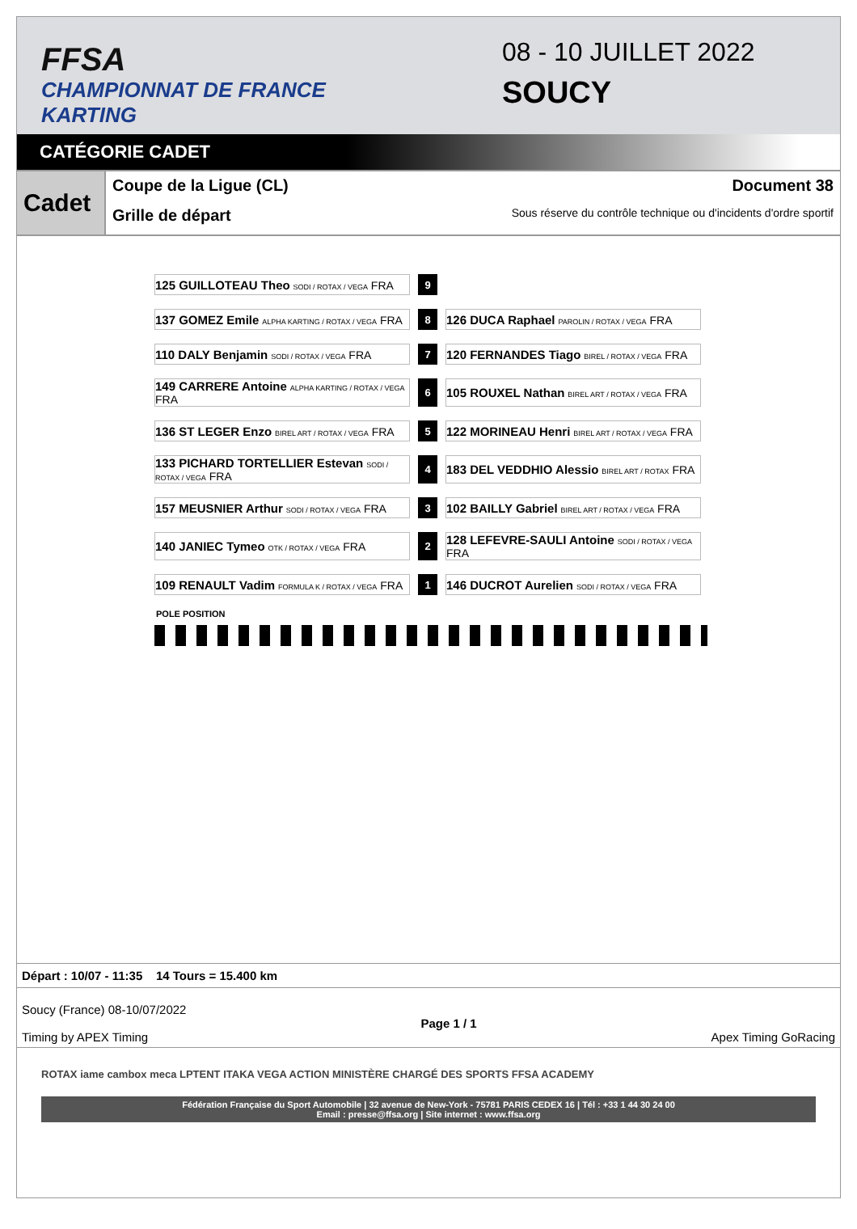FFSA
CHAMPIONNAT DE FRANCE KARTING
08 - 10 JUILLET 2022
SOUCY
CATÉGORIE CADET
Cadet
Coupe de la Ligue (CL) Document 38
Grille de départ Sous réserve du contrôle technique ou d'incidents d'ordre sportif
| 125 GUILLOTEAU Theo SODI / ROTAX / VEGA FRA | | 9 | | |
| 137 GOMEZ Emile ALPHA KARTING / ROTAX / VEGA FRA | | 8 | | 126 DUCA Raphael PAROLIN / ROTAX / VEGA FRA |
| 110 DALY Benjamin SODI / ROTAX / VEGA FRA | | 7 | | 120 FERNANDES Tiago BIREL / ROTAX / VEGA FRA |
| 149 CARRERE Antoine ALPHA KARTING / ROTAX / VEGA FRA | | 6 | | 105 ROUXEL Nathan BIREL ART / ROTAX / VEGA FRA |
| 136 ST LEGER Enzo BIREL ART / ROTAX / VEGA FRA | | 5 | | 122 MORINEAU Henri BIREL ART / ROTAX / VEGA FRA |
| 133 PICHARD TORTELLIER Estevan SODI / ROTAX / VEGA FRA | | 4 | | 183 DEL VEDDHIO Alessio BIREL ART / ROTAX FRA |
| 157 MEUSNIER Arthur SODI / ROTAX / VEGA FRA | | 3 | | 102 BAILLY Gabriel BIREL ART / ROTAX / VEGA FRA |
| 140 JANIEC Tymeo OTK / ROTAX / VEGA FRA | | 2 | | 128 LEFEVRE-SAULI Antoine SODI / ROTAX / VEGA FRA |
| 109 RENAULT Vadim FORMULA K / ROTAX / VEGA FRA | | 1 | | 146 DUCROT Aurelien SODI / ROTAX / VEGA FRA |
POLE POSITION
Départ : 10/07 - 11:35 14 Tours = 15.400 km
Soucy (France) 08-10/07/2022
Timing by APEX Timing
Page 1 / 1 Apex Timing GoRacing
ROTAX iame cambox meca LPTENT ITAKA VEGA ACTION MINISTÈRE CHARGÉ DES SPORTS FFSA ACADEMY
Fédération Française du Sport Automobile | 32 avenue de New-York - 75781 PARIS CEDEX 16 | Tél : +33 1 44 30 24 00
Email : presse@ffsa.org | Site internet : www.ffsa.org